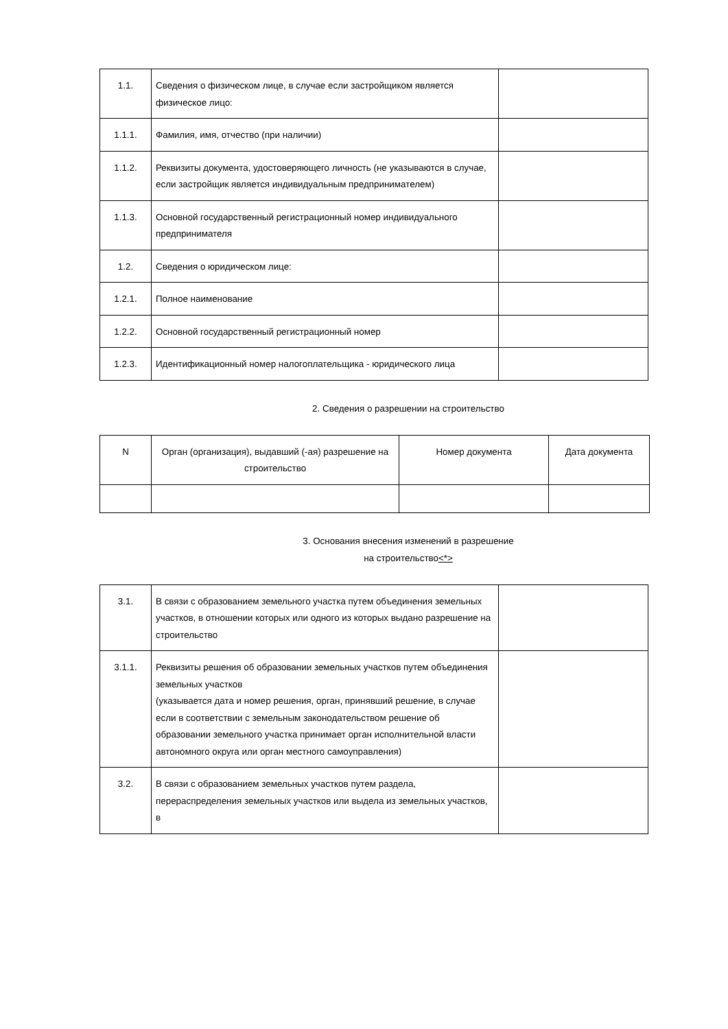| 1.1. | Сведения о физическом лице, в случае если застройщиком является физическое лицо: | |
| 1.1.1. | Фамилия, имя, отчество (при наличии) | |
| 1.1.2. | Реквизиты документа, удостоверяющего личность (не указываются в случае, если застройщик является индивидуальным предпринимателем) | |
| 1.1.3. | Основной государственный регистрационный номер индивидуального предпринимателя | |
| 1.2. | Сведения о юридическом лице: | |
| 1.2.1. | Полное наименование | |
| 1.2.2. | Основной государственный регистрационный номер | |
| 1.2.3. | Идентификационный номер налогоплательщика - юридического лица | |
2. Сведения о разрешении на строительство
| N | Орган (организация), выдавший (-ая) разрешение на строительство | Номер документа | Дата документа |
| --- | --- | --- | --- |
3. Основания внесения изменений в разрешение
на строительство<*>
| 3.1. | В связи с образованием земельного участка путем объединения земельных участков, в отношении которых или одного из которых выдано разрешение на строительство | |
| 3.1.1. | Реквизиты решения об образовании земельных участков путем объединения земельных участков (указывается дата и номер решения, орган, принявший решение, в случае если в соответствии с земельным законодательством решение об образовании земельного участка принимает орган исполнительной власти автономного округа или орган местного самоуправления) | |
| 3.2. | В связи с образованием земельных участков путем раздела, перераспределения земельных участков или выдела из земельных участков, в | |